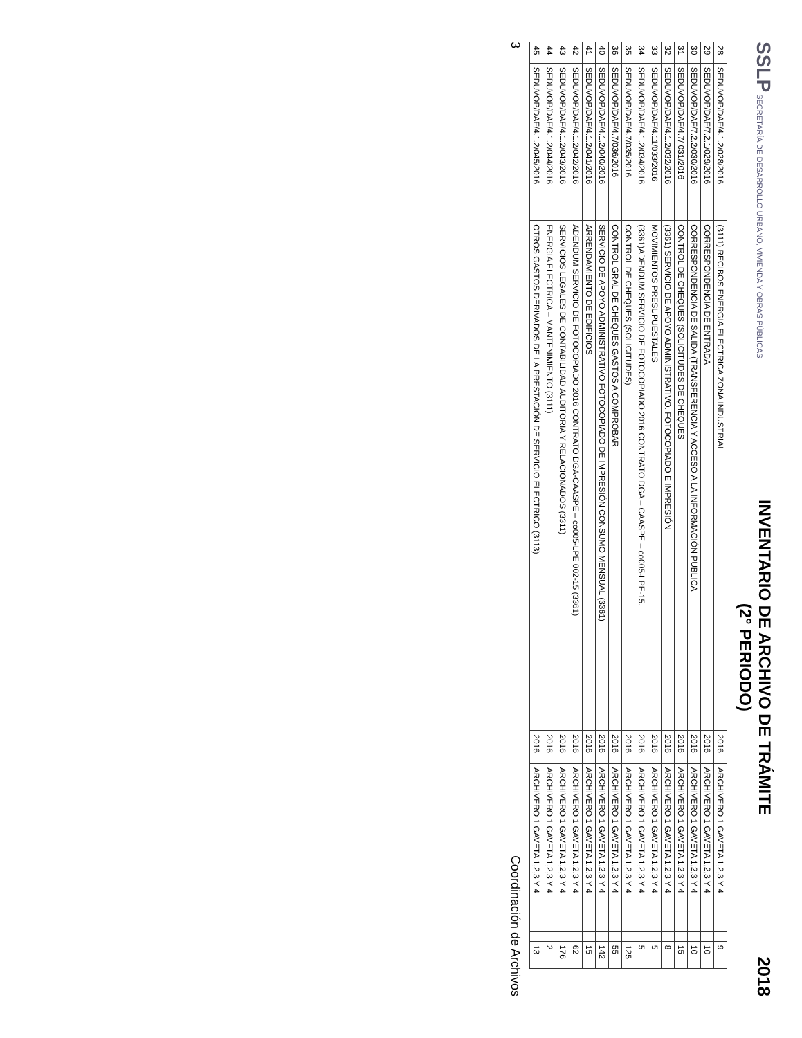SSLP SECRETARÍA DE DESARROLLO URBANO, VIVIENDA Y OBRAS PÚBLICAS
INVENTARIO DE ARCHIVO DE TRÁMITE
(2° PERIODO)
2018
| 28 | SEDUVOP/DAF/4.1.2/028/2016 | (3111) RECIBOS ENERGIA ELECTRICA ZONA INDUSTRIAL | 2016 | ARCHIVERO 1 GAVETA 1,2,3 Y 4 | | 9 |
| 29 | SEDUVOP/DAF/7.2.1/029/2016 | CORRESPONDENCIA DE ENTRADA | 2016 | ARCHIVERO 1 GAVETA 1,2,3 Y 4 | | 10 |
| 30 | SEDUVOP/DAF/7.2.2/030/2016 | CORRESPONDENCIA DE SALIDA (TRANSFERENCIA Y ACCESO A LA INFORMACIÓN PUBLICA | 2016 | ARCHIVERO 1 GAVETA 1,2,3 Y 4 | | 10 |
| 31 | SEDUVOP/DAF/4.7/ 031/2016 | CONTROL DE CHEQUES (SOLICITUDES DE CHEQUES | 2016 | ARCHIVERO 1 GAVETA 1,2,3 Y 4 | | 15 |
| 32 | SEDUVOP/DAF/4.1.2/032/2016 | (3361) SERVICIO DE APOYO ADMINISTRATIVO. FOTOCOPIADO E IMPRESIÓN | 2016 | ARCHIVERO 1 GAVETA 1,2,3 Y 4 | | 8 |
| 33 | SEDUVOP/DAF/4.11/033/2016 | MOVIMIENTOS PRESUPUESTALES | 2016 | ARCHIVERO 1 GAVETA 1,2,3 Y 4 | | 5 |
| 34 | SEDUVOP/DAF/4.1.2/034/2016 | (3361)ADENDUM SERVICIO DE FOTOCOPIADO 2016 CONTRATO DGA – CAASPE – co005-LPE-15. | 2016 | ARCHIVERO 1 GAVETA 1,2,3 Y 4 | | 5 |
| 35 | SEDUVOP/DAF/4.7/035/2016 | CONTROL DE CHEQUES (SOLICITUDES) | 2016 | ARCHIVERO 1 GAVETA 1,2,3 Y 4 | | 125 |
| 36 | SEDUVOP/DAF/4.7/036/2016 | CONTROL GRAL DE CHEQUES GASTOS A COMPROBAR | 2016 | ARCHIVERO 1 GAVETA 1,2,3 Y 4 | | 55 |
| 40 | SEDUVOP/DAF/4.1.2/040/2016 | SERVICIO DE APOYO ADMINISTRATIVO FOTOCOPIADO DE IMPRESIÓN CONSUMO MENSUAL (3361) | 2016 | ARCHIVERO 1 GAVETA 1,2,3 Y 4 | | 142 |
| 41 | SEDUVOP/DAF/4.1.2/041/2016 | ARRENDAMIENTO DE EDIFICIOS | 2016 | ARCHIVERO 1 GAVETA 1,2,3 Y 4 | | 15 |
| 42 | SEDUVOP/DAF/4.1.2/042/2016 | ADENDUM SERVICIO DE FOTOCOPIADO 2016 CONTRATO DGA-CAASPE – co005-LPE 002-15 (3361) | 2016 | ARCHIVERO 1 GAVETA 1,2,3 Y 4 | | 62 |
| 43 | SEDUVOP/DAF/4.1.2/043/2016 | SERVICIOS LEGALES DE CONTABILIDAD AUDITORIA Y RELACIONADOS (3311) | 2016 | ARCHIVERO 1 GAVETA 1,2,3 Y 4 | | 176 |
| 44 | SEDUVOP/DAF/4.1.2/044/2016 | ENERGIA ELECTRICA – MANTENIMIENTO (3111) | 2016 | ARCHIVERO 1 GAVETA 1,2,3 Y 4 | | 2 |
| 45 | SEDUVOP/DAF/4.1.2/045/2016 | OTROS GASTOS DERIVADOS DE LA PRESTACIÓN DE SERVICIO ELECTRICO (3113) | 2016 | ARCHIVERO 1 GAVETA 1,2,3 Y 4 | | 13 |
3 Coordinación de Archivos